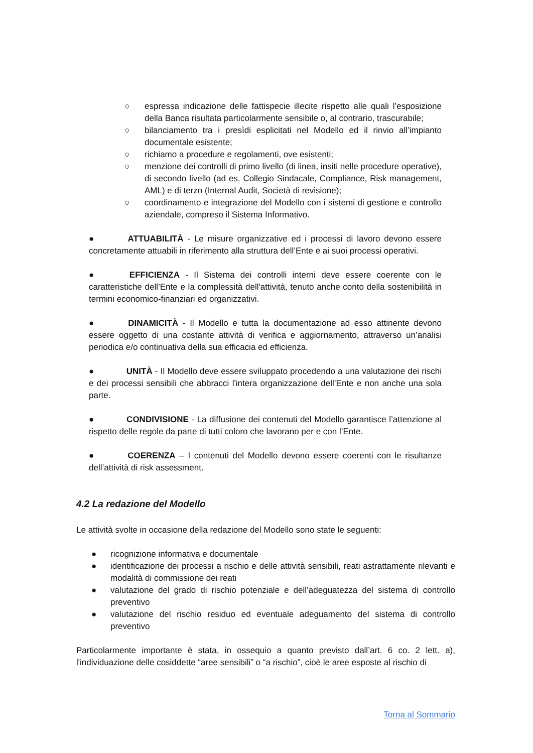○ espressa indicazione delle fattispecie illecite rispetto alle quali l’esposizione della Banca risultata particolarmente sensibile o, al contrario, trascurabile;
○ bilanciamento tra i presìdi esplicitati nel Modello ed il rinvio all’impianto documentale esistente;
○ richiamo a procedure e regolamenti, ove esistenti;
○ menzione dei controlli di primo livello (di linea, insiti nelle procedure operative), di secondo livello (ad es. Collegio Sindacale, Compliance, Risk management, AML) e di terzo (Internal Audit, Società di revisione);
○ coordinamento e integrazione del Modello con i sistemi di gestione e controllo aziendale, compreso il Sistema Informativo.
● ATTUABILITÀ - Le misure organizzative ed i processi di lavoro devono essere concretamente attuabili in riferimento alla struttura dell’Ente e ai suoi processi operativi.
● EFFICIENZA - Il Sistema dei controlli interni deve essere coerente con le caratteristiche dell’Ente e la complessità dell'attività, tenuto anche conto della sostenibilità in termini economico-finanziari ed organizzativi.
● DINAMICITÀ - Il Modello e tutta la documentazione ad esso attinente devono essere oggetto di una costante attività di verifica e aggiornamento, attraverso un’analisi periodica e/o continuativa della sua efficacia ed efficienza.
● UNITÀ - Il Modello deve essere sviluppato procedendo a una valutazione dei rischi e dei processi sensibili che abbracci l'intera organizzazione dell’Ente e non anche una sola parte.
● CONDIVISIONE - La diffusione dei contenuti del Modello garantisce l’attenzione al rispetto delle regole da parte di tutti coloro che lavorano per e con l’Ente.
● COERENZA – I contenuti del Modello devono essere coerenti con le risultanze dell’attività di risk assessment.
4.2 La redazione del Modello
Le attività svolte in occasione della redazione del Modello sono state le seguenti:
● ricognizione informativa e documentale
● identificazione dei processi a rischio e delle attività sensibili, reati astrattamente rilevanti e modalità di commissione dei reati
● valutazione del grado di rischio potenziale e dell’adeguatezza del sistema di controllo preventivo
● valutazione del rischio residuo ed eventuale adeguamento del sistema di controllo preventivo
Particolarmente importante è stata, in ossequio a quanto previsto dall’art. 6 co. 2 lett. a), l'individuazione delle cosiddette “aree sensibili” o “a rischio”, cioè le aree esposte al rischio di
Torna al Sommario